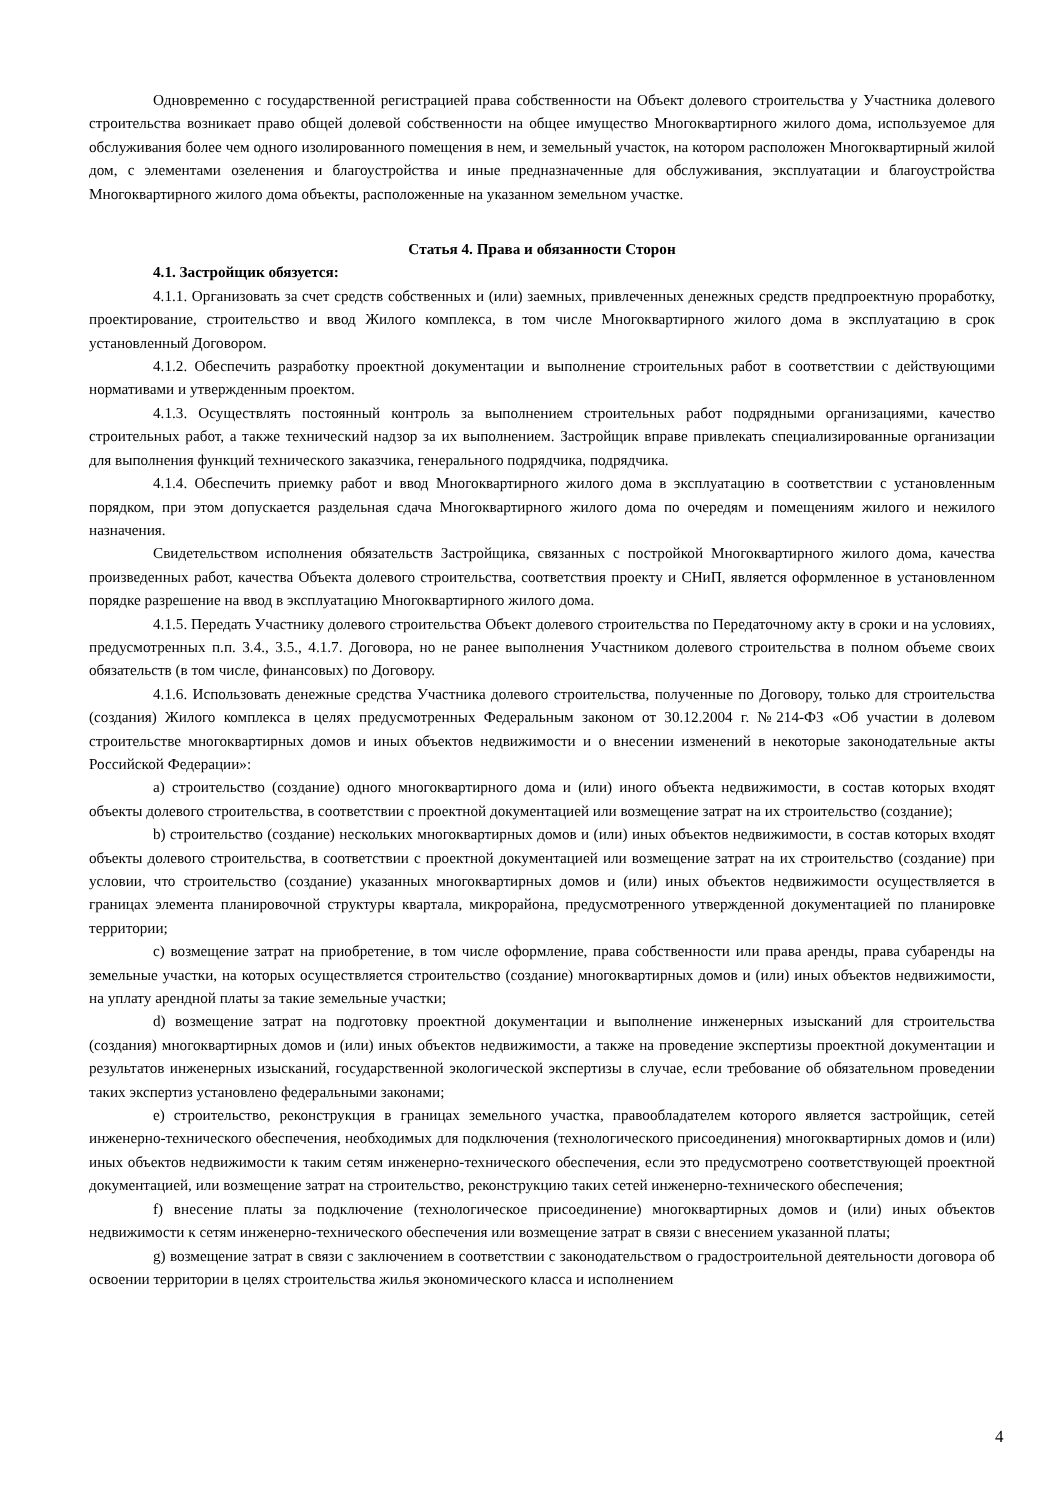Одновременно с государственной регистрацией права собственности на Объект долевого строительства у Участника долевого строительства возникает право общей долевой собственности на общее имущество Многоквартирного жилого дома, используемое для обслуживания более чем одного изолированного помещения в нем, и земельный участок, на котором расположен Многоквартирный жилой дом, с элементами озеленения и благоустройства и иные предназначенные для обслуживания, эксплуатации и благоустройства Многоквартирного жилого дома объекты, расположенные на указанном земельном участке.
Статья 4. Права и обязанности Сторон
4.1. Застройщик обязуется:
4.1.1. Организовать за счет средств собственных и (или) заемных, привлеченных денежных средств предпроектную проработку, проектирование, строительство и ввод Жилого комплекса, в том числе Многоквартирного жилого дома в эксплуатацию в срок установленный Договором.
4.1.2. Обеспечить разработку проектной документации и выполнение строительных работ в соответствии с действующими нормативами и утвержденным проектом.
4.1.3. Осуществлять постоянный контроль за выполнением строительных работ подрядными организациями, качество строительных работ, а также технический надзор за их выполнением. Застройщик вправе привлекать специализированные организации для выполнения функций технического заказчика, генерального подрядчика, подрядчика.
4.1.4. Обеспечить приемку работ и ввод Многоквартирного жилого дома в эксплуатацию в соответствии с установленным порядком, при этом допускается раздельная сдача Многоквартирного жилого дома по очередям и помещениям жилого и нежилого назначения.
Свидетельством исполнения обязательств Застройщика, связанных с постройкой Многоквартирного жилого дома, качества произведенных работ, качества Объекта долевого строительства, соответствия проекту и СНиП, является оформленное в установленном порядке разрешение на ввод в эксплуатацию Многоквартирного жилого дома.
4.1.5. Передать Участнику долевого строительства Объект долевого строительства по Передаточному акту в сроки и на условиях, предусмотренных п.п. 3.4., 3.5., 4.1.7. Договора, но не ранее выполнения Участником долевого строительства в полном объеме своих обязательств (в том числе, финансовых) по Договору.
4.1.6. Использовать денежные средства Участника долевого строительства, полученные по Договору, только для строительства (создания) Жилого комплекса в целях предусмотренных Федеральным законом от 30.12.2004 г. №214-ФЗ «Об участии в долевом строительстве многоквартирных домов и иных объектов недвижимости и о внесении изменений в некоторые законодательные акты Российской Федерации»:
a) строительство (создание) одного многоквартирного дома и (или) иного объекта недвижимости, в состав которых входят объекты долевого строительства, в соответствии с проектной документацией или возмещение затрат на их строительство (создание);
b) строительство (создание) нескольких многоквартирных домов и (или) иных объектов недвижимости, в состав которых входят объекты долевого строительства, в соответствии с проектной документацией или возмещение затрат на их строительство (создание) при условии, что строительство (создание) указанных многоквартирных домов и (или) иных объектов недвижимости осуществляется в границах элемента планировочной структуры квартала, микрорайона, предусмотренного утвержденной документацией по планировке территории;
c) возмещение затрат на приобретение, в том числе оформление, права собственности или права аренды, права субаренды на земельные участки, на которых осуществляется строительство (создание) многоквартирных домов и (или) иных объектов недвижимости, на уплату арендной платы за такие земельные участки;
d) возмещение затрат на подготовку проектной документации и выполнение инженерных изысканий для строительства (создания) многоквартирных домов и (или) иных объектов недвижимости, а также на проведение экспертизы проектной документации и результатов инженерных изысканий, государственной экологической экспертизы в случае, если требование об обязательном проведении таких экспертиз установлено федеральными законами;
e) строительство, реконструкция в границах земельного участка, правообладателем которого является застройщик, сетей инженерно-технического обеспечения, необходимых для подключения (технологического присоединения) многоквартирных домов и (или) иных объектов недвижимости к таким сетям инженерно-технического обеспечения, если это предусмотрено соответствующей проектной документацией, или возмещение затрат на строительство, реконструкцию таких сетей инженерно-технического обеспечения;
f) внесение платы за подключение (технологическое присоединение) многоквартирных домов и (или) иных объектов недвижимости к сетям инженерно-технического обеспечения или возмещение затрат в связи с внесением указанной платы;
g) возмещение затрат в связи с заключением в соответствии с законодательством о градостроительной деятельности договора об освоении территории в целях строительства жилья экономического класса и исполнением
4